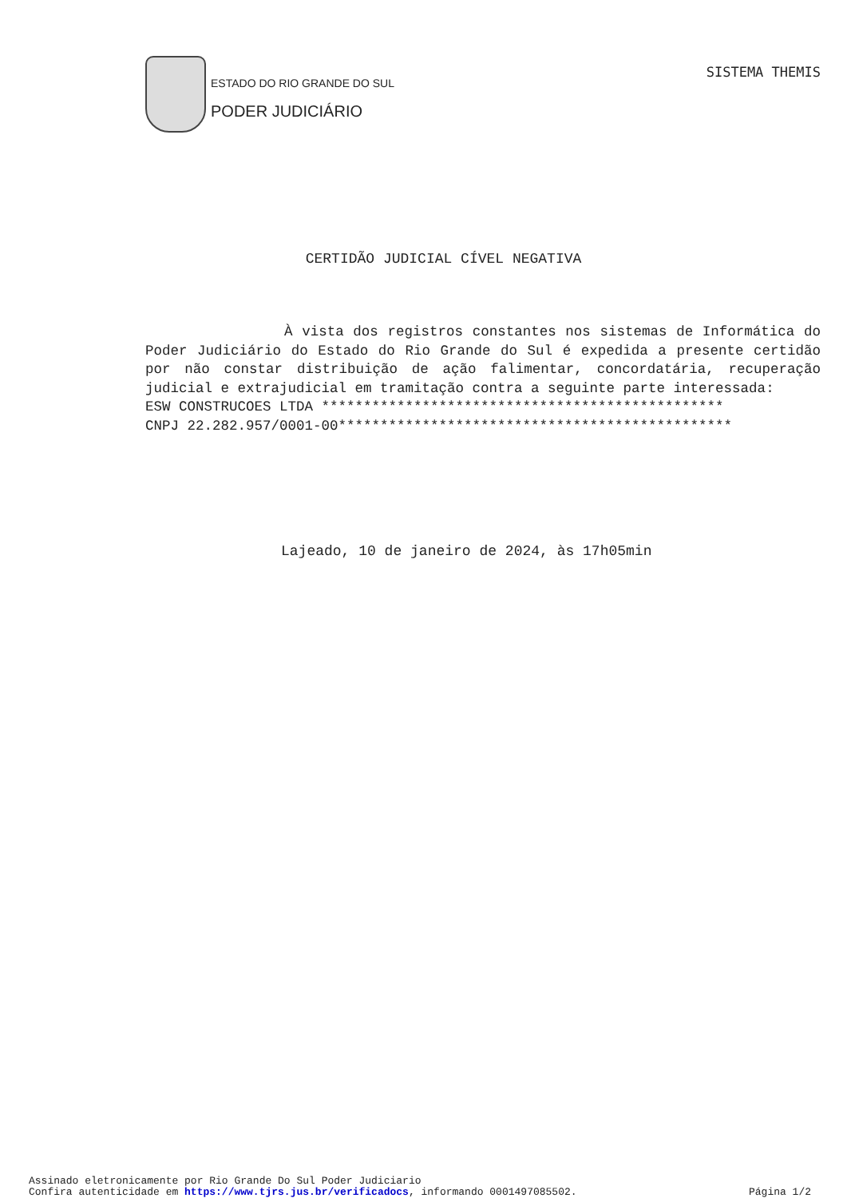ESTADO DO RIO GRANDE DO SUL
PODER JUDICIÁRIO
SISTEMA THEMIS
CERTIDÃO JUDICIAL CÍVEL NEGATIVA
À vista dos registros constantes nos sistemas de Informática do Poder Judiciário do Estado do Rio Grande do Sul é expedida a presente certidão por não constar distribuição de ação falimentar, concordatária, recuperação judicial e extrajudicial em tramitação contra a seguinte parte interessada:
ESW CONSTRUCOES LTDA ************************************************
CNPJ 22.282.957/0001-00***********************************************
Lajeado, 10 de janeiro de 2024, às 17h05min
Assinado eletronicamente por Rio Grande Do Sul Poder Judiciario
Confira autenticidade em https://www.tjrs.jus.br/verificadocs, informando 0001497085502. Página 1/2